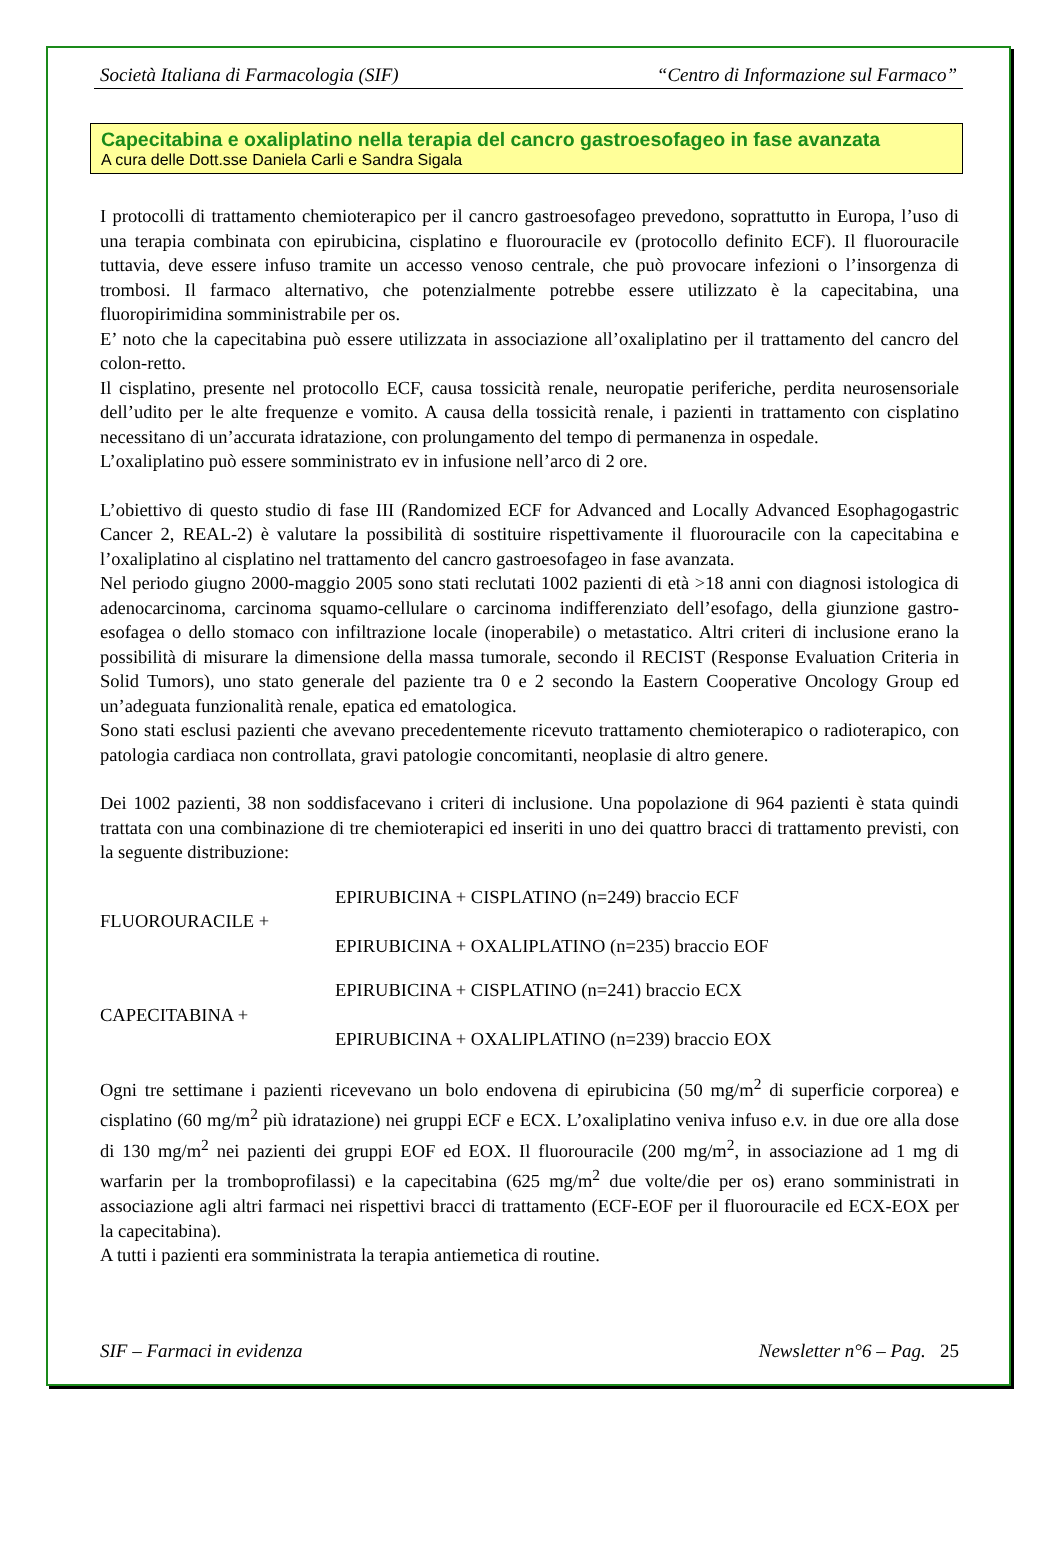Società Italiana di Farmacologia (SIF) “Centro di Informazione sul Farmaco”
Capecitabina e oxaliplatino nella terapia del cancro gastroesofageo in fase avanzata
A cura delle Dott.sse Daniela Carli e Sandra Sigala
I protocolli di trattamento chemioterapico per il cancro gastroesofageo prevedono, soprattutto in Europa, l’uso di una terapia combinata con epirubicina, cisplatino e fluorouracile ev (protocollo definito ECF). Il fluorouracile tuttavia, deve essere infuso tramite un accesso venoso centrale, che può provocare infezioni o l’insorgenza di trombosi. Il farmaco alternativo, che potenzialmente potrebbe essere utilizzato è la capecitabina, una fluoropirimidina somministrabile per os.
E’ noto che la capecitabina può essere utilizzata in associazione all’oxaliplatino per il trattamento del cancro del colon-retto.
Il cisplatino, presente nel protocollo ECF, causa tossicità renale, neuropatie periferiche, perdita neurosensoriale dell’udito per le alte frequenze e vomito. A causa della tossicità renale, i pazienti in trattamento con cisplatino necessitano di un’accurata idratazione, con prolungamento del tempo di permanenza in ospedale.
L’oxaliplatino può essere somministrato ev in infusione nell’arco di 2 ore.
L’obiettivo di questo studio di fase III (Randomized ECF for Advanced and Locally Advanced Esophagogastric Cancer 2, REAL-2) è valutare la possibilità di sostituire rispettivamente il fluorouracile con la capecitabina e l’oxaliplatino al cisplatino nel trattamento del cancro gastroesofageo in fase avanzata.
Nel periodo giugno 2000-maggio 2005 sono stati reclutati 1002 pazienti di età >18 anni con diagnosi istologica di adenocarcinoma, carcinoma squamo-cellulare o carcinoma indifferenziato dell’esofago, della giunzione gastro-esofagea o dello stomaco con infiltrazione locale (inoperabile) o metastatico. Altri criteri di inclusione erano la possibilità di misurare la dimensione della massa tumorale, secondo il RECIST (Response Evaluation Criteria in Solid Tumors), uno stato generale del paziente tra 0 e 2 secondo la Eastern Cooperative Oncology Group ed un’adeguata funzionalità renale, epatica ed ematologica.
Sono stati esclusi pazienti che avevano precedentemente ricevuto trattamento chemioterapico o radioterapico, con patologia cardiaca non controllata, gravi patologie concomitanti, neoplasie di altro genere.
Dei 1002 pazienti, 38 non soddisfacevano i criteri di inclusione. Una popolazione di 964 pazienti è stata quindi trattata con una combinazione di tre chemioterapici ed inseriti in uno dei quattro bracci di trattamento previsti, con la seguente distribuzione:
FLUOROURACILE +
EPIRUBICINA + CISPLATINO (n=249) braccio ECF
EPIRUBICINA + OXALIPLATINO (n=235) braccio EOF
CAPECITABINA +
EPIRUBICINA + CISPLATINO (n=241) braccio ECX
EPIRUBICINA + OXALIPLATINO (n=239) braccio EOX
Ogni tre settimane i pazienti ricevevano un bolo endovena di epirubicina (50 mg/m<sup>2</sup> di superficie corporea) e cisplatino (60 mg/m<sup>2</sup> più idratazione) nei gruppi ECF e ECX. L’oxaliplatino veniva infuso e.v. in due ore alla dose di 130 mg/m<sup>2</sup> nei pazienti dei gruppi EOF ed EOX. Il fluorouracile (200 mg/m<sup>2</sup>, in associazione ad 1 mg di warfarin per la tromboprofilassi) e la capecitabina (625 mg/m<sup>2</sup> due volte/die per os) erano somministrati in associazione agli altri farmaci nei rispettivi bracci di trattamento (ECF-EOF per il fluorouracile ed ECX-EOX per la capecitabina).
A tutti i pazienti era somministrata la terapia antiemetica di routine.
SIF – Farmaci in evidenza Newsletter n°6 – Pag. 25